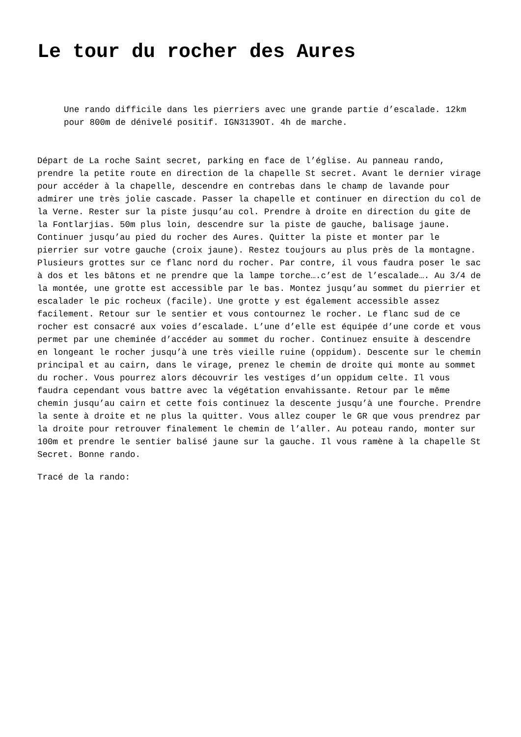Le tour du rocher des Aures
Une rando difficile dans les pierriers avec une grande partie d’escalade. 12km pour 800m de dénivelé positif. IGN3139OT. 4h de marche.
Départ de La roche Saint secret, parking en face de l’église. Au panneau rando, prendre la petite route en direction de la chapelle St secret. Avant le dernier virage pour accéder à la chapelle, descendre en contrebas dans le champ de lavande pour admirer une très jolie cascade. Passer la chapelle et continuer en direction du col de la Verne. Rester sur la piste jusqu’au col. Prendre à droite en direction du gite de la Fontlarjias. 50m plus loin, descendre sur la piste de gauche, balisage jaune. Continuer jusqu’au pied du rocher des Aures. Quitter la piste et monter par le pierrier sur votre gauche (croix jaune). Restez toujours au plus près de la montagne. Plusieurs grottes sur ce flanc nord du rocher. Par contre, il vous faudra poser le sac à dos et les bâtons et ne prendre que la lampe torche….c’est de l’escalade…. Au 3/4 de la montée, une grotte est accessible par le bas. Montez jusqu’au sommet du pierrier et escalader le pic rocheux (facile). Une grotte y est également accessible assez facilement. Retour sur le sentier et vous contournez le rocher. Le flanc sud de ce rocher est consacré aux voies d’escalade. L’une d’elle est équipée d’une corde et vous permet par une cheminée d’accéder au sommet du rocher. Continuez ensuite à descendre en longeant le rocher jusqu’à une très vieille ruine (oppidum). Descente sur le chemin principal et au cairn, dans le virage, prenez le chemin de droite qui monte au sommet du rocher. Vous pourrez alors découvrir les vestiges d’un oppidum celte. Il vous faudra cependant vous battre avec la végétation envahissante. Retour par le même chemin jusqu’au cairn et cette fois continuez la descente jusqu’à une fourche. Prendre la sente à droite et ne plus la quitter. Vous allez couper le GR que vous prendrez par la droite pour retrouver finalement le chemin de l’aller. Au poteau rando, monter sur 100m et prendre le sentier balisé jaune sur la gauche. Il vous ramène à la chapelle St Secret. Bonne rando.
Tracé de la rando: